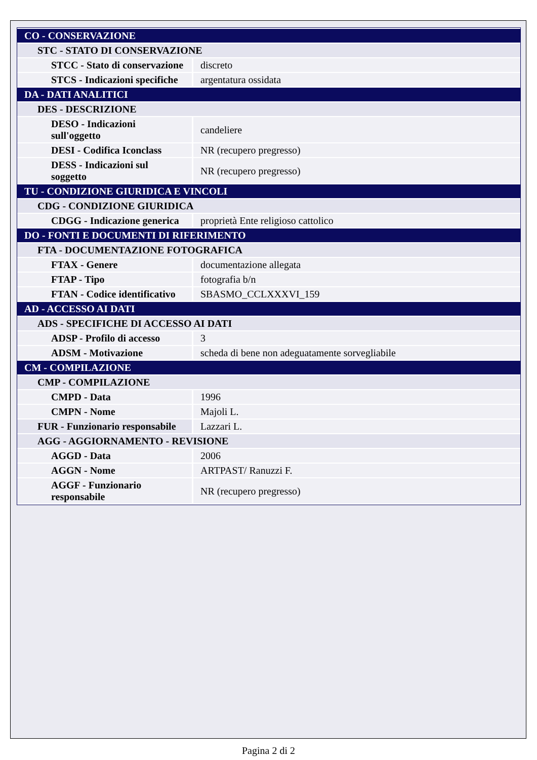| CO - CONSERVAZIONE | |
| STC - STATO DI CONSERVAZIONE | |
| STCC - Stato di conservazione | discreto |
| STCS - Indicazioni specifiche | argentatura ossidata |
| DA - DATI ANALITICI | |
| DES - DESCRIZIONE | |
| DESO - Indicazioni sull'oggetto | candeliere |
| DESI - Codifica Iconclass | NR (recupero pregresso) |
| DESS - Indicazioni sul soggetto | NR (recupero pregresso) |
| TU - CONDIZIONE GIURIDICA E VINCOLI | |
| CDG - CONDIZIONE GIURIDICA | |
| CDGG - Indicazione generica | proprietà Ente religioso cattolico |
| DO - FONTI E DOCUMENTI DI RIFERIMENTO | |
| FTA - DOCUMENTAZIONE FOTOGRAFICA | |
| FTAX - Genere | documentazione allegata |
| FTAP - Tipo | fotografia b/n |
| FTAN - Codice identificativo | SBASMO_CCLXXXVI_159 |
| AD - ACCESSO AI DATI | |
| ADS - SPECIFICHE DI ACCESSO AI DATI | |
| ADSP - Profilo di accesso | 3 |
| ADSM - Motivazione | scheda di bene non adeguatamente sorvegliabile |
| CM - COMPILAZIONE | |
| CMP - COMPILAZIONE | |
| CMPD - Data | 1996 |
| CMPN - Nome | Majoli L. |
| FUR - Funzionario responsabile | Lazzari L. |
| AGG - AGGIORNAMENTO - REVISIONE | |
| AGGD - Data | 2006 |
| AGGN - Nome | ARTPAST/ Ranuzzi F. |
| AGGF - Funzionario responsabile | NR (recupero pregresso) |
Pagina 2 di 2